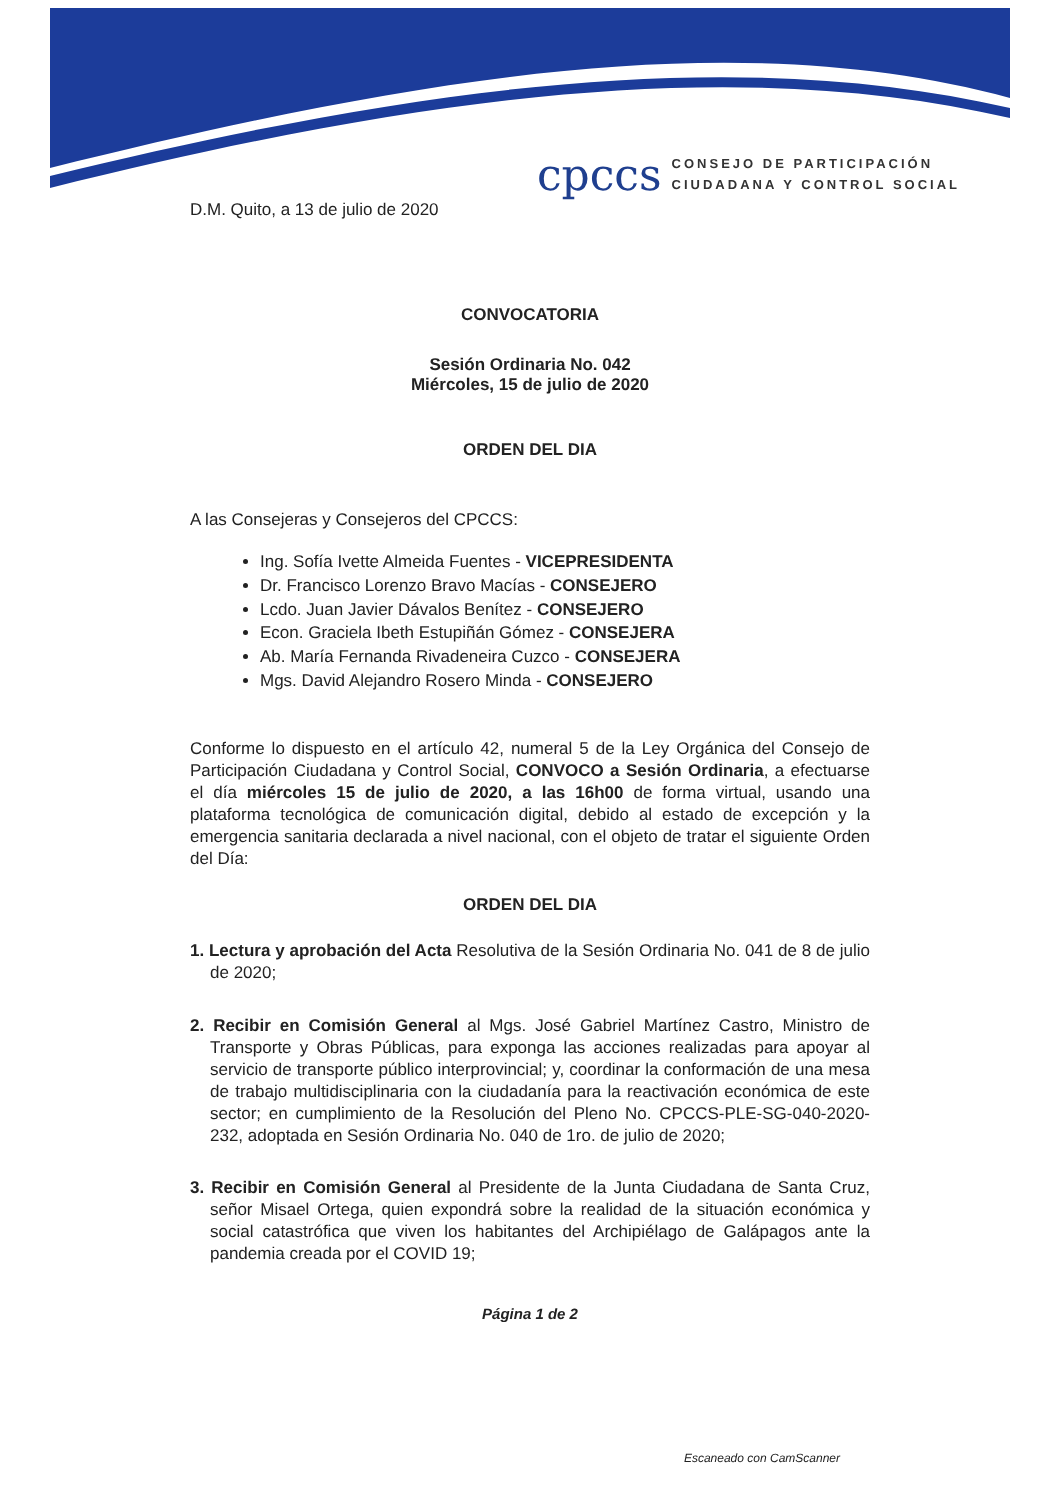cpccs
CONSEJO DE PARTICIPACIÓN
CIUDADANA Y CONTROL SOCIAL
D.M. Quito, a 13 de julio de 2020
CONVOCATORIA
Sesión Ordinaria No. 042
Miércoles, 15 de julio de 2020
ORDEN DEL DIA
A las Consejeras y Consejeros del CPCCS:
Ing. Sofía Ivette Almeida Fuentes - VICEPRESIDENTA
Dr. Francisco Lorenzo Bravo Macías - CONSEJERO
Lcdo. Juan Javier Dávalos Benítez - CONSEJERO
Econ. Graciela Ibeth Estupiñán Gómez - CONSEJERA
Ab. María Fernanda Rivadeneira Cuzco - CONSEJERA
Mgs. David Alejandro Rosero Minda - CONSEJERO
Conforme lo dispuesto en el artículo 42, numeral 5 de la Ley Orgánica del Consejo de Participación Ciudadana y Control Social, CONVOCO a Sesión Ordinaria, a efectuarse el día miércoles 15 de julio de 2020, a las 16h00 de forma virtual, usando una plataforma tecnológica de comunicación digital, debido al estado de excepción y la emergencia sanitaria declarada a nivel nacional, con el objeto de tratar el siguiente Orden del Día:
ORDEN DEL DIA
1. Lectura y aprobación del Acta Resolutiva de la Sesión Ordinaria No. 041 de 8 de julio de 2020;
2. Recibir en Comisión General al Mgs. José Gabriel Martínez Castro, Ministro de Transporte y Obras Públicas, para exponga las acciones realizadas para apoyar al servicio de transporte público interprovincial; y, coordinar la conformación de una mesa de trabajo multidisciplinaria con la ciudadanía para la reactivación económica de este sector; en cumplimiento de la Resolución del Pleno No. CPCCS-PLE-SG-040-2020-232, adoptada en Sesión Ordinaria No. 040 de 1ro. de julio de 2020;
3. Recibir en Comisión General al Presidente de la Junta Ciudadana de Santa Cruz, señor Misael Ortega, quien expondrá sobre la realidad de la situación económica y social catastrófica que viven los habitantes del Archipiélago de Galápagos ante la pandemia creada por el COVID 19;
Página 1 de 2
Escaneado con CamScanner